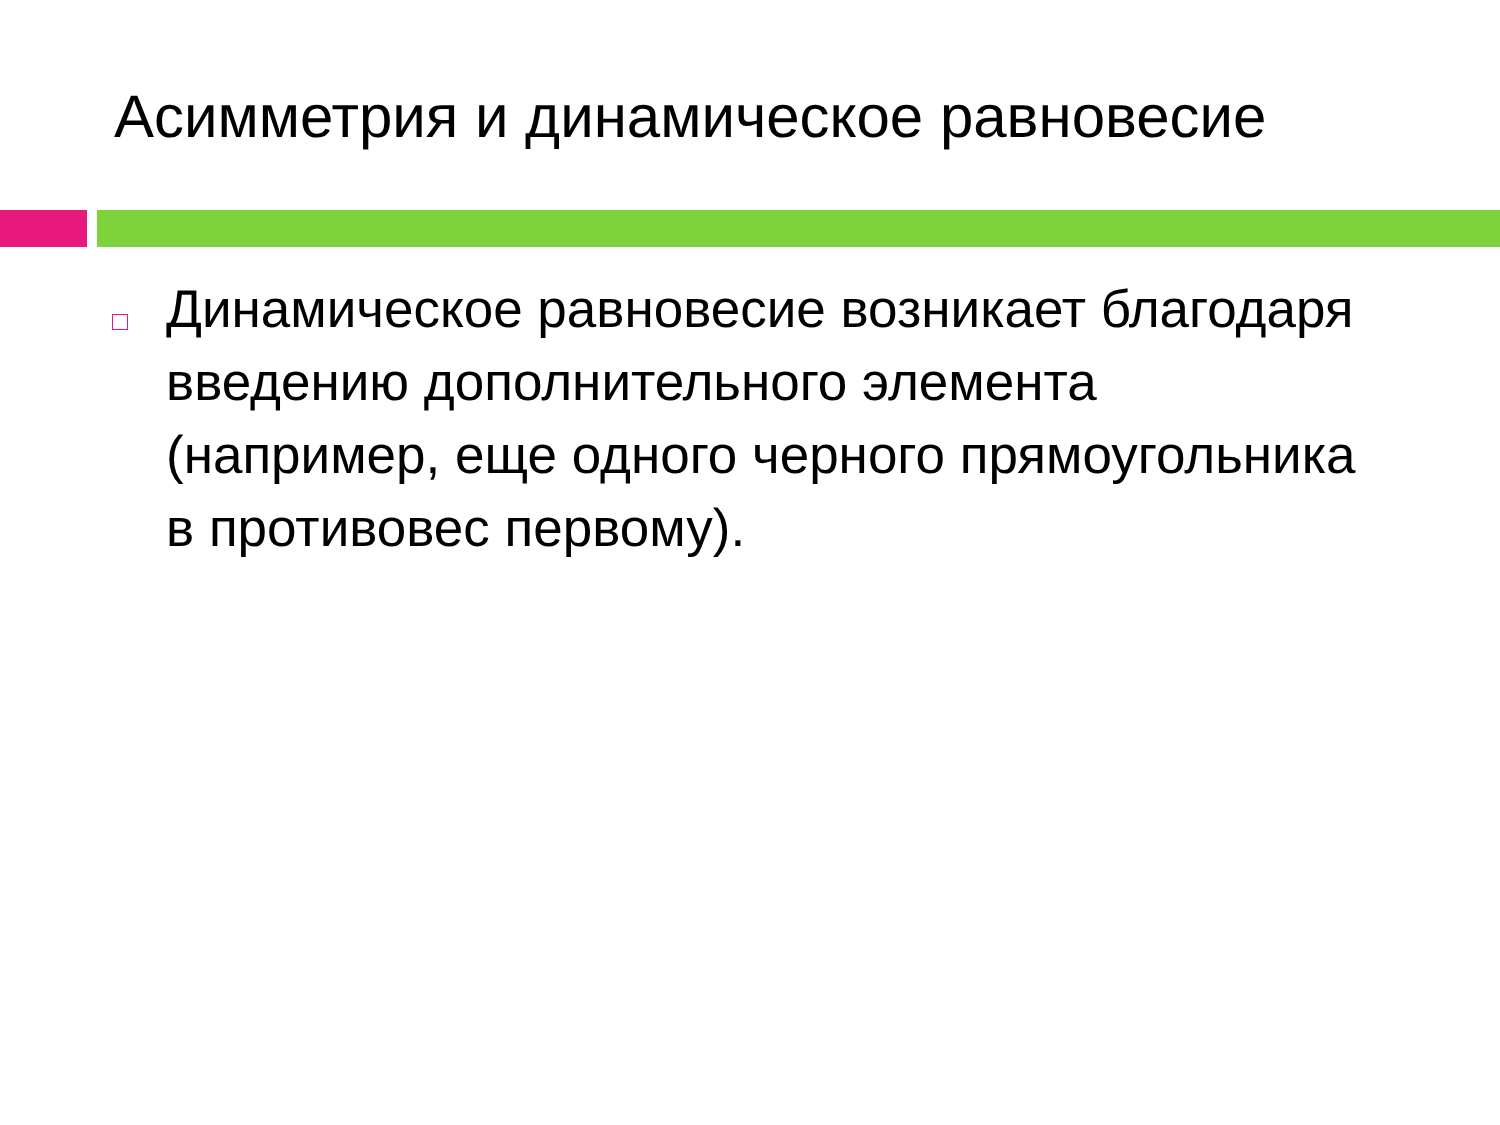Асимметрия и динамическое равновесие
Динамическое равновесие возникает благодаря введению дополнительного элемента (например, еще одного черного прямоугольника в противовес первому).